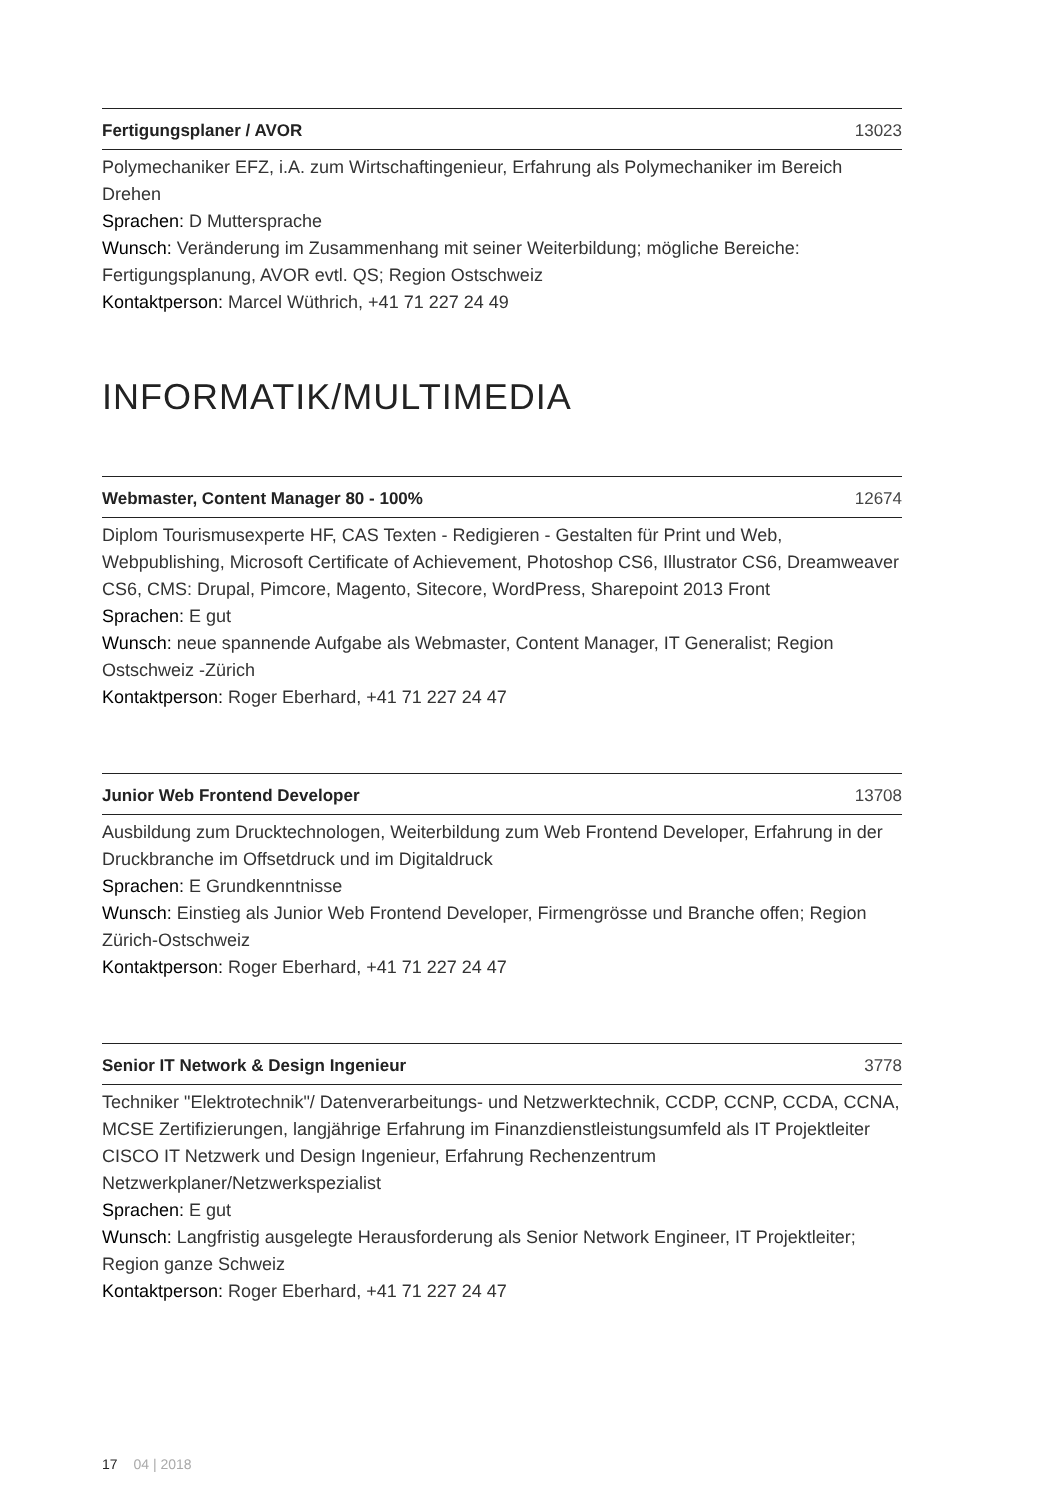Fertigungsplaner / AVOR 13023
Polymechaniker EFZ, i.A. zum Wirtschaftingenieur, Erfahrung als Polymechaniker im Bereich Drehen
Sprachen: D Muttersprache
Wunsch: Veränderung im Zusammenhang mit seiner Weiterbildung; mögliche Bereiche: Fertigungsplanung, AVOR evtl. QS; Region Ostschweiz
Kontaktperson: Marcel Wüthrich, +41 71 227 24 49
INFORMATIK/MULTIMEDIA
Webmaster, Content Manager 80 - 100% 12674
Diplom Tourismusexperte HF, CAS Texten - Redigieren - Gestalten für Print und Web, Webpublishing, Microsoft Certificate of Achievement, Photoshop CS6, Illustrator CS6, Dreamweaver CS6, CMS: Drupal, Pimcore, Magento, Sitecore, WordPress, Sharepoint 2013 Front
Sprachen: E gut
Wunsch: neue spannende Aufgabe als Webmaster, Content Manager, IT Generalist; Region Ostschweiz -Zürich
Kontaktperson: Roger Eberhard, +41 71 227 24 47
Junior Web Frontend Developer 13708
Ausbildung zum Drucktechnologen, Weiterbildung zum Web Frontend Developer, Erfahrung in der Druckbranche im Offsetdruck und im Digitaldruck
Sprachen: E Grundkenntnisse
Wunsch: Einstieg als Junior Web Frontend Developer, Firmengrösse und Branche offen; Region Zürich-Ostschweiz
Kontaktperson: Roger Eberhard, +41 71 227 24 47
Senior IT Network & Design Ingenieur 3778
Techniker "Elektrotechnik"/ Datenverarbeitungs- und Netzwerktechnik, CCDP, CCNP, CCDA, CCNA, MCSE Zertifizierungen, langjährige Erfahrung im Finanzdienstleistungsumfeld als IT Projektleiter CISCO IT Netzwerk und Design Ingenieur, Erfahrung Rechenzentrum Netzwerkplaner/Netzwerkspezialist
Sprachen: E gut
Wunsch: Langfristig ausgelegte Herausforderung als Senior Network Engineer, IT Projektleiter; Region ganze Schweiz
Kontaktperson: Roger Eberhard, +41 71 227 24 47
17 04 | 2018